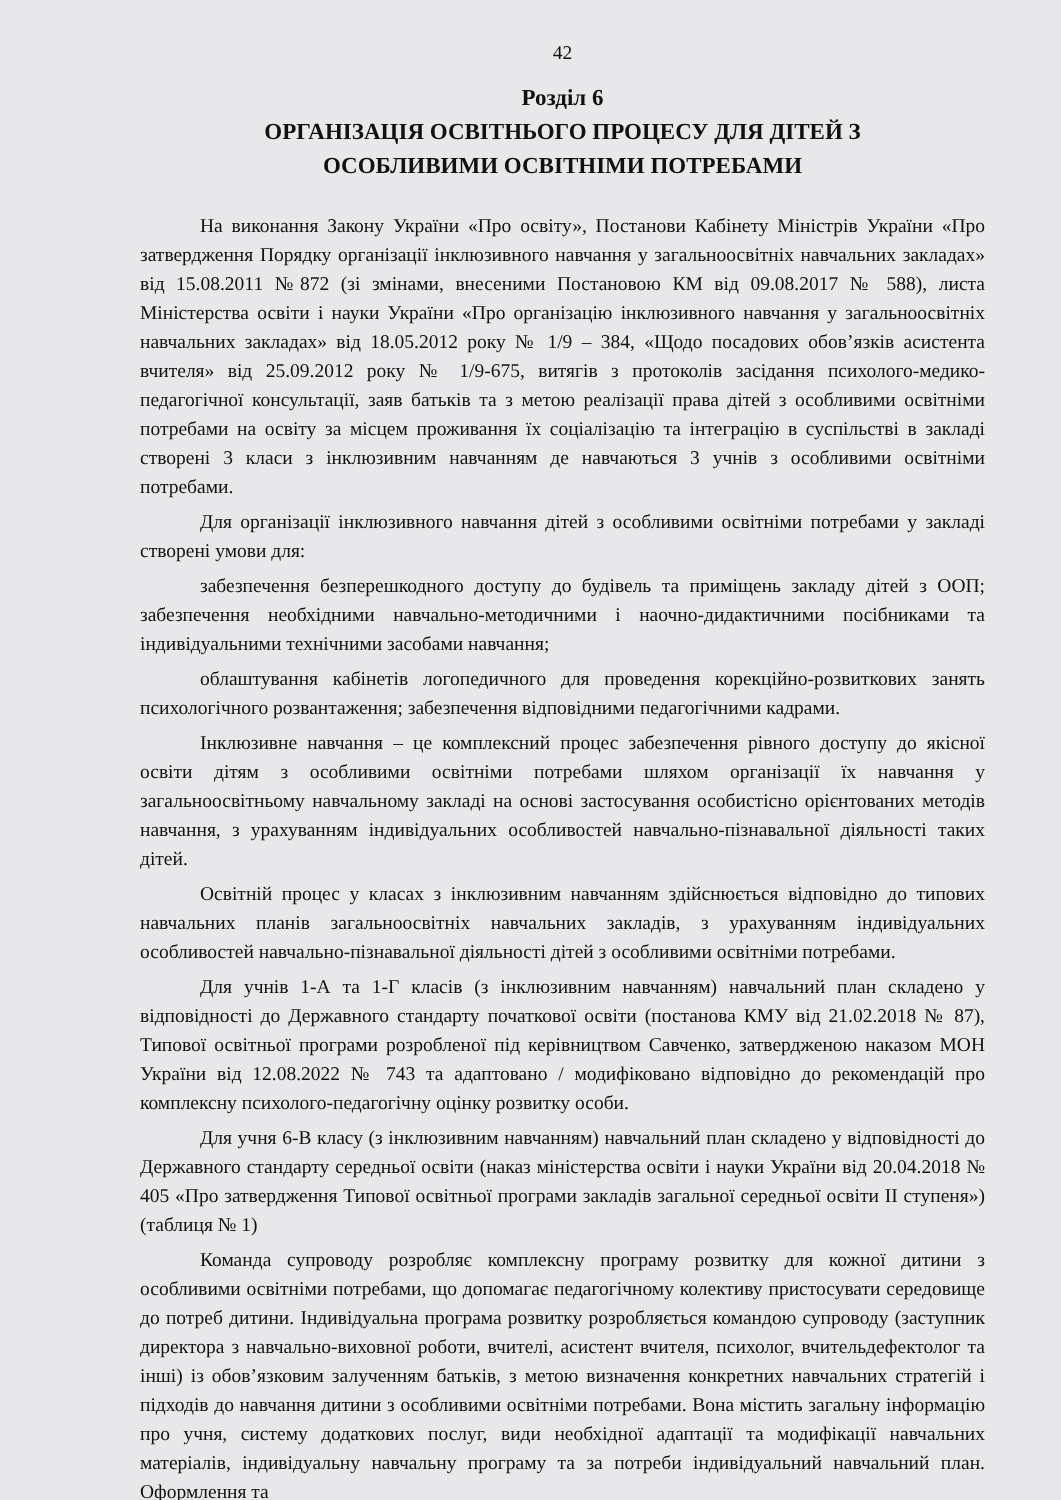42
Розділ 6
ОРГАНІЗАЦІЯ ОСВІТНЬОГО ПРОЦЕСУ ДЛЯ ДІТЕЙ З
ОСОБЛИВИМИ ОСВІТНІМИ ПОТРЕБАМИ
На виконання Закону України «Про освіту», Постанови Кабінету Міністрів України «Про затвердження Порядку організації інклюзивного навчання у загальноосвітніх навчальних закладах» від 15.08.2011 №872 (зі змінами, внесеними Постановою КМ від 09.08.2017 № 588), листа Міністерства освіти і науки України «Про організацію інклюзивного навчання у загальноосвітніх навчальних закладах» від 18.05.2012 року № 1/9 – 384, «Щодо посадових обов’язків асистента вчителя» від 25.09.2012 року № 1/9-675, витягів з протоколів засідання психолого-медико-педагогічної консультації, заяв батьків та з метою реалізації права дітей з особливими освітніми потребами на освіту за місцем проживання їх соціалізацію та інтеграцію в суспільстві в закладі створені 3 класи з інклюзивним навчанням де навчаються 3 учнів з особливими освітніми потребами.
Для організації інклюзивного навчання дітей з особливими освітніми потребами у закладі створені умови для:
забезпечення безперешкодного доступу до будівель та приміщень закладу дітей з ООП; забезпечення необхідними навчально-методичними і наочно-дидактичними посібниками та індивідуальними технічними засобами навчання;
облаштування кабінетів логопедичного для проведення корекційно-розвиткових занять психологічного розвантаження; забезпечення відповідними педагогічними кадрами.
Інклюзивне навчання – це комплексний процес забезпечення рівного доступу до якісної освіти дітям з особливими освітніми потребами шляхом організації їх навчання у загальноосвітньому навчальному закладі на основі застосування особистісно орієнтованих методів навчання, з урахуванням індивідуальних особливостей навчально-пізнавальної діяльності таких дітей.
Освітній процес у класах з інклюзивним навчанням здійснюється відповідно до типових навчальних планів загальноосвітніх навчальних закладів, з урахуванням індивідуальних особливостей навчально-пізнавальної діяльності дітей з особливими освітніми потребами.
Для учнів 1-А та 1-Г класів (з інклюзивним навчанням) навчальний план складено у відповідності до Державного стандарту початкової освіти (постанова КМУ від 21.02.2018 № 87), Типової освітньої програми розробленої під керівництвом Савченко, затвердженою наказом МОН України від 12.08.2022 № 743 та адаптовано / модифіковано відповідно до рекомендацій про комплексну психолого-педагогічну оцінку розвитку особи.
Для учня 6-В класу (з інклюзивним навчанням) навчальний план складено у відповідності до Державного стандарту середньої освіти (наказ міністерства освіти і науки України від 20.04.2018 № 405 «Про затвердження Типової освітньої програми закладів загальної середньої освіти ІІ ступеня») (таблиця № 1)
Команда супроводу розробляє комплексну програму розвитку для кожної дитини з особливими освітніми потребами, що допомагає педагогічному колективу пристосувати середовище до потреб дитини. Індивідуальна програма розвитку розробляється командою супроводу (заступник директора з навчально-виховної роботи, вчителі, асистент вчителя, психолог, вчительдефектолог та інші) із обов’язковим залученням батьків, з метою визначення конкретних навчальних стратегій і підходів до навчання дитини з особливими освітніми потребами. Вона містить загальну інформацію про учня, систему додаткових послуг, види необхідної адаптації та модифікації навчальних матеріалів, індивідуальну навчальну програму та за потреби індивідуальний навчальний план. Оформлення та